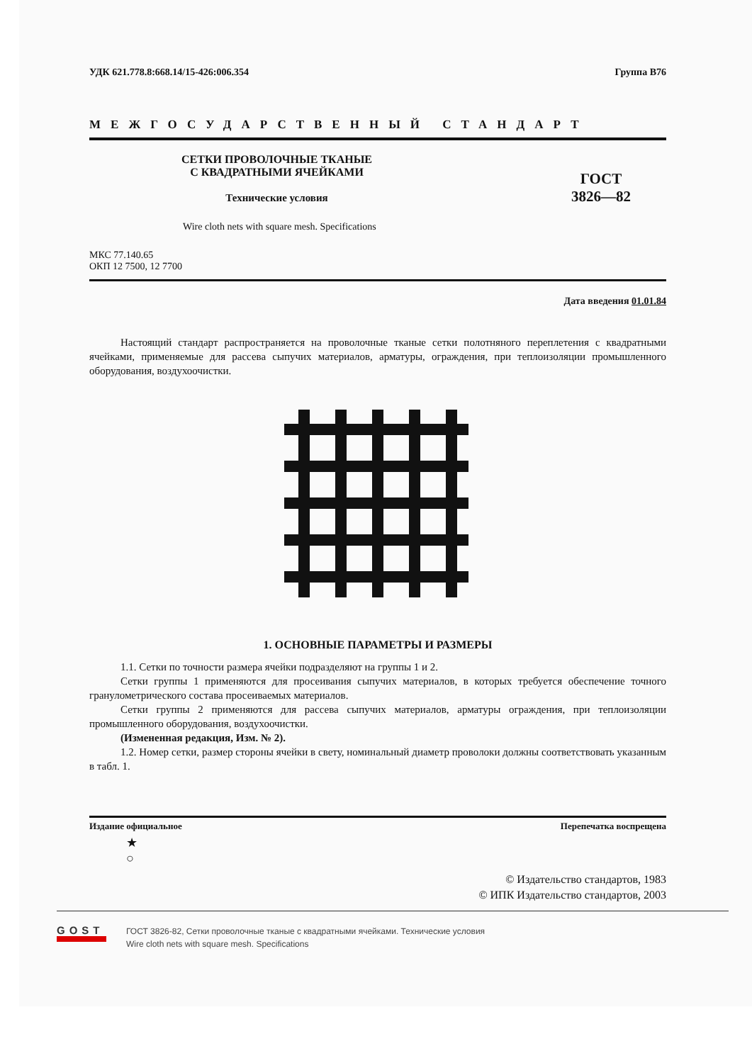УДК 621.778.8:668.14/15-426:006.354 Группа В76
МЕЖГОСУДАРСТВЕННЫЙ СТАНДАРТ
СЕТКИ ПРОВОЛОЧНЫЕ ТКАНЫЕ
С КВАДРАТНЫМИ ЯЧЕЙКАМИ
Технические условия
ГОСТ
3826—82
Wire cloth nets with square mesh. Specifications
МКС 77.140.65
ОКП 12 7500, 12 7700
Дата введения 01.01.84
Настоящий стандарт распространяется на проволочные тканые сетки полотняного переплетения с квадратными ячейками, применяемые для рассева сыпучих материалов, арматуры, ограждения, при теплоизоляции промышленного оборудования, воздухоочистки.
1. ОСНОВНЫЕ ПАРАМЕТРЫ И РАЗМЕРЫ
1.1. Сетки по точности размера ячейки подразделяют на группы 1 и 2.
Сетки группы 1 применяются для просеивания сыпучих материалов, в которых требуется обеспечение точного гранулометрического состава просеиваемых материалов.
Сетки группы 2 применяются для рассева сыпучих материалов, арматуры ограждения, при теплоизоляции промышленного оборудования, воздухоочистки.
(Измененная редакция, Изм. № 2).
1.2. Номер сетки, размер стороны ячейки в свету, номинальный диаметр проволоки должны соответствовать указанным в табл. 1.
Издание официальное Перепечатка воспрещена
★
○
© Издательство стандартов, 1983
© ИПК Издательство стандартов, 2003
GOST
ГОСТ 3826-82, Сетки проволочные тканые с квадратными ячейками. Технические условия
Wire cloth nets with square mesh. Specifications